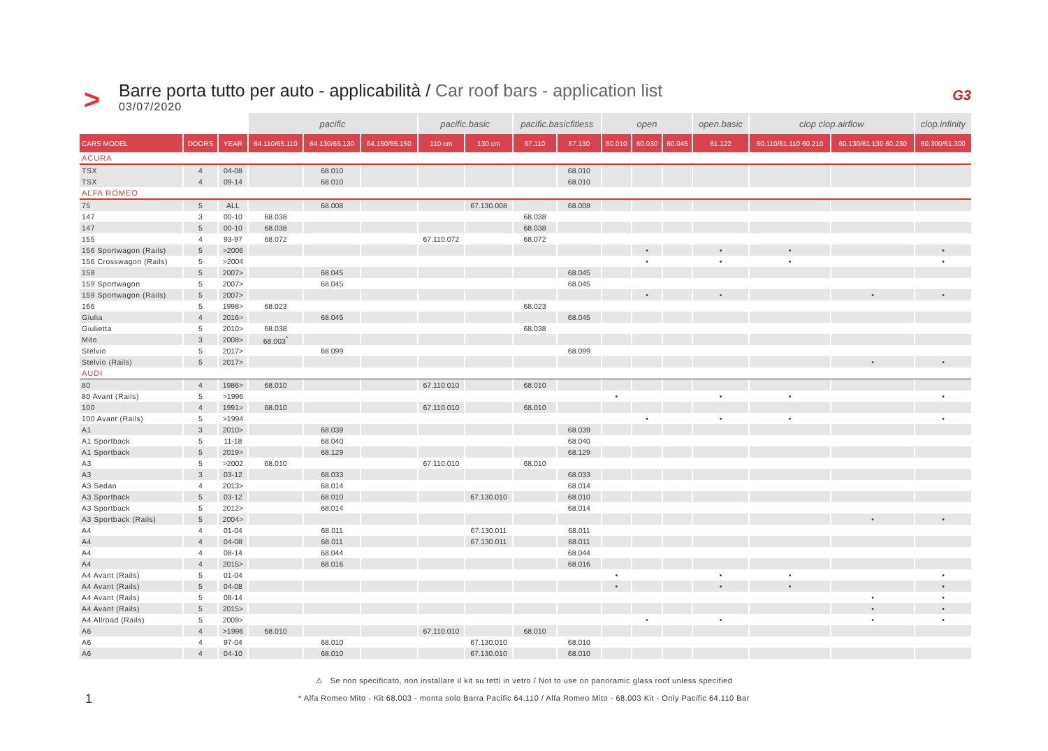> G3
Barre porta tutto per auto - applicabilità / Car roof bars - application list
03/07/2020
| | | | pacific | | | pacific.basic | | pacific.basicfitless | | open | | | open.basic | clop clop.airflow | | clop.infinity |
| CARS MODEL | DOORS | YEAR | 64.110/65.110 | 64.130/65.130 | 64.150/65.150 | 110 cm | 130 cm | 67.110 | 67.130 | 60.010 | 60.030 | 60.045 | 61.122 | 60.110/61.110 60.210 | 60.130/61.130 60.230 | 60.300/61.300 |
| ACURA | | | | | | | | | | | | | | | | |
| TSX | 4 | 04-08 | | 68.010 | | | | | 68.010 | | | | | | | |
| TSX | 4 | 09-14 | | 68.010 | | | | | 68.010 | | | | | | | |
| ALFA ROMEO | | | | | | | | | | | | | | | | |
| 75 | 5 | ALL | | 68.008 | | | 67.130.008 | | 68.008 | | | | | | | |
| 147 | 3 | 00-10 | 68.038 | | | | | 68.038 | | | | | | | | |
| 147 | 5 | 00-10 | 68.038 | | | | | 68.038 | | | | | | | | |
| 155 | 4 | 93-97 | 68.072 | | | 67.110.072 | | 68.072 | | | | | | | | |
| 156 Sportwagon (Rails) | 5 | >2006 | | | | | | | | | • | | • | • | | • |
| 156 Crosswagon (Rails) | 5 | >2004 | | | | | | | | | • | | • | • | | • |
| 159 | 5 | 2007> | | 68.045 | | | | | 68.045 | | | | | | | |
| 159 Sportwagon | 5 | 2007> | | 68.045 | | | | | 68.045 | | | | | | | |
| 159 Sportwagon (Rails) | 5 | 2007> | | | | | | | | | • | | • | | • | • |
| 166 | 5 | 1998> | 68.023 | | | | | 68.023 | | | | | | | | |
| Giulia | 4 | 2016> | | 68.045 | | | | | 68.045 | | | | | | | |
| Giulietta | 5 | 2010> | 68.038 | | | | | 68.038 | | | | | | | | |
| Mito | 3 | 2008> | 68.003<sup>*</sup> | | | | | | | | | | | | | |
| Stelvio | 5 | 2017> | | 68.099 | | | | | 68.099 | | | | | | | |
| Stelvio (Rails) | 5 | 2017> | | | | | | | | | | | | | • | • |
| AUDI | | | | | | | | | | | | | | | | |
| 80 | 4 | 1986> | 68.010 | | | 67.110.010 | | 68.010 | | | | | | | | |
| 80 Avant (Rails) | 5 | >1996 | | | | | | | | • | | | • | • | | • |
| 100 | 4 | 1991> | 68.010 | | | 67.110.010 | | 68.010 | | | | | | | | |
| 100 Avant (Rails) | 5 | >1994 | | | | | | | | | • | | • | • | | • |
| A1 | 3 | 2010> | | 68.039 | | | | | 68.039 | | | | | | | |
| A1 Sportback | 5 | 11-18 | | 68.040 | | | | | 68.040 | | | | | | | |
| A1 Sportback | 5 | 2019> | | 68.129 | | | | | 68.129 | | | | | | | |
| A3 | 5 | >2002 | 68.010 | | | 67.110.010 | | 68.010 | | | | | | | | |
| A3 | 3 | 03-12 | | 68.033 | | | | | 68.033 | | | | | | | |
| A3 Sedan | 4 | 2013> | | 68.014 | | | | | 68.014 | | | | | | | |
| A3 Sportback | 5 | 03-12 | | 68.010 | | | 67.130.010 | | 68.010 | | | | | | | |
| A3 Sportback | 5 | 2012> | | 68.014 | | | | | 68.014 | | | | | | | |
| A3 Sportback (Rails) | 5 | 2004> | | | | | | | | | | | | | • | • |
| A4 | 4 | 01-04 | | 68.011 | | | 67.130.011 | | 68.011 | | | | | | | |
| A4 | 4 | 04-08 | | 68.011 | | | 67.130.011 | | 68.011 | | | | | | | |
| A4 | 4 | 08-14 | | 68.044 | | | | | 68.044 | | | | | | | |
| A4 | 4 | 2015> | | 68.016 | | | | | 68.016 | | | | | | | |
| A4 Avant (Rails) | 5 | 01-04 | | | | | | | | • | | | • | • | | • |
| A4 Avant (Rails) | 5 | 04-08 | | | | | | | | • | | | • | • | | • |
| A4 Avant (Rails) | 5 | 08-14 | | | | | | | | | | | | | • | • |
| A4 Avant (Rails) | 5 | 2015> | | | | | | | | | | | | | • | • |
| A4 Allroad (Rails) | 5 | 2009> | | | | | | | | | • | | • | | • | • |
| A6 | 4 | >1996 | 68.010 | | | 67.110.010 | | 68.010 | | | | | | | | |
| A6 | 4 | 97-04 | | 68.010 | | | 67.130.010 | | 68.010 | | | | | | | |
| A6 | 4 | 04-10 | | 68.010 | | | 67.130.010 | | 68.010 | | | | | | | |
1
⚠ Se non specificato, non installare il kit su tetti in vetro / Not to use on panoramic glass roof unless specified
* Alfa Romeo Mito - Kit 68.003 - monta solo Barra Pacific 64.110 / Alfa Romeo Mito - 68.003 Kit - Only Pacific 64.110 Bar